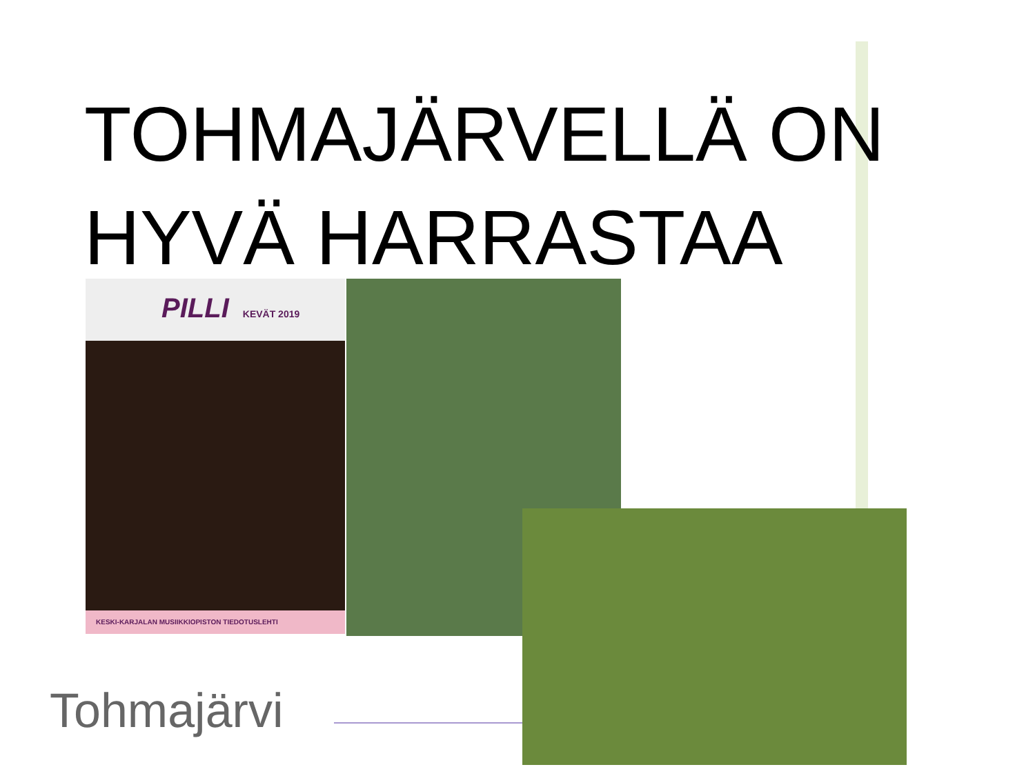TOHMAJÄRVELLÄ ON HYVÄ HARRASTAA
PILLI KEVÄT 2019
KESKI-KARJALAN MUSIIKKIOPISTON TIEDOTUSLEHTI
Tohmajärvi